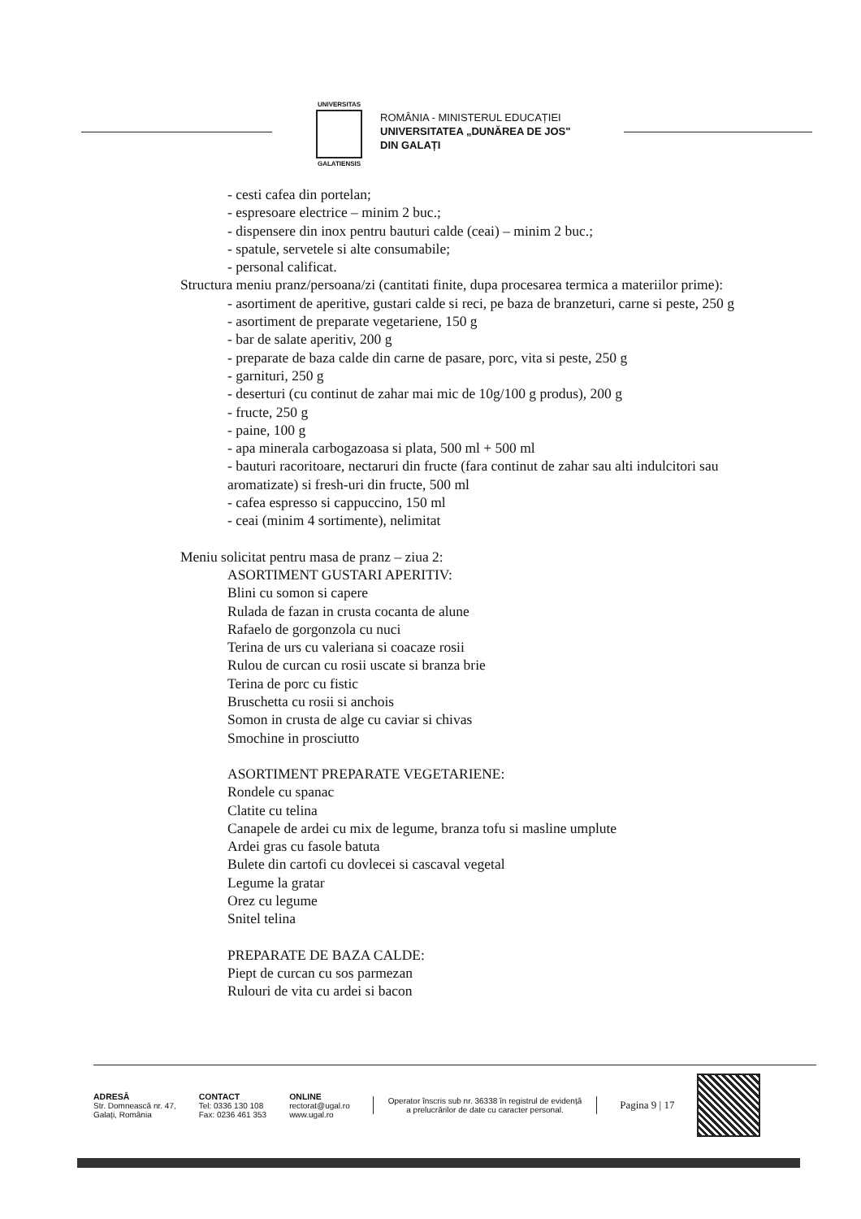UNIVERSITAS
GALATIENSIS
ROMÂNIA - MINISTERUL EDUCAȚIEI
UNIVERSITATEA „DUNĂREA DE JOS"
DIN GALAȚI
- cesti cafea din portelan;
- espresoare electrice – minim 2 buc.;
- dispensere din inox pentru bauturi calde (ceai) – minim 2 buc.;
- spatule, servetele si alte consumabile;
- personal calificat.
Structura meniu pranz/persoana/zi (cantitati finite, dupa procesarea termica a materiilor prime):
- asortiment de aperitive, gustari calde si reci, pe baza de branzeturi, carne si peste, 250 g
- asortiment de preparate vegetariene, 150 g
- bar de salate aperitiv, 200 g
- preparate de baza calde din carne de pasare, porc, vita si peste, 250 g
- garnituri, 250 g
- deserturi (cu continut de zahar mai mic de 10g/100 g produs), 200 g
- fructe, 250 g
- paine, 100 g
- apa minerala carbogazoasa si plata, 500 ml + 500 ml
- bauturi racoritoare, nectaruri din fructe (fara continut de zahar sau alti indulcitori sau aromatizate) si fresh-uri din fructe, 500 ml
- cafea espresso si cappuccino, 150 ml
- ceai (minim 4 sortimente), nelimitat
Meniu solicitat pentru masa de pranz – ziua 2:
ASORTIMENT GUSTARI APERITIV:
Blini cu somon si capere
Rulada de fazan in crusta cocanta de alune
Rafaelo de gorgonzola cu nuci
Terina de urs cu valeriana si coacaze rosii
Rulou de curcan cu rosii uscate si branza brie
Terina de porc cu fistic
Bruschetta cu rosii si anchois
Somon in crusta de alge cu caviar si chivas
Smochine in prosciutto
ASORTIMENT PREPARATE VEGETARIENE:
Rondele cu spanac
Clatite cu telina
Canapele de ardei cu mix de legume, branza tofu si masline umplute
Ardei gras cu fasole batuta
Bulete din cartofi cu dovlecei si cascaval vegetal
Legume la gratar
Orez cu legume
Snitel telina
PREPARATE DE BAZA CALDE:
Piept de curcan cu sos parmezan
Rulouri de vita cu ardei si bacon
ADRESĂ
Str. Domnească nr. 47,
Galați, România
CONTACT
Tel: 0336 130 108
Fax: 0236 461 353
ONLINE
rectorat@ugal.ro
www.ugal.ro
Operator înscris sub nr. 36338 în registrul de evidență
a prelucrărilor de date cu caracter personal.
Pagina 9 | 17